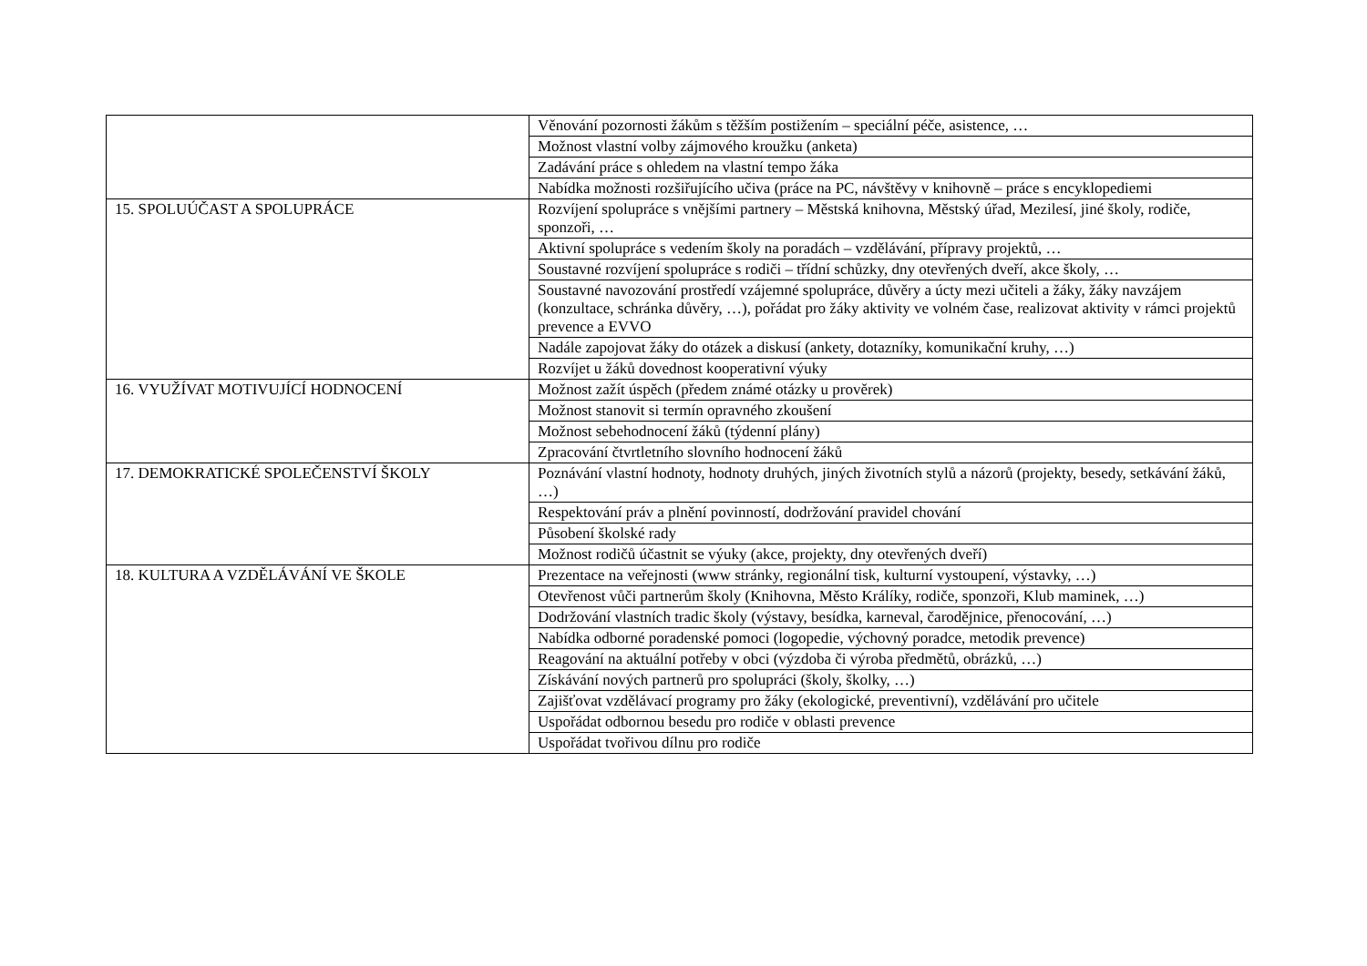| | Věnování pozornosti žákům s těžším postižením – speciální péče, asistence, … |
| | Možnost vlastní volby zájmového kroužku (anketa) |
| | Zadávání práce s ohledem na vlastní tempo žáka |
| | Nabídka možnosti rozšiřujícího učiva (práce na PC, návštěvy v knihovně – práce s encyklopediemi |
| 15. SPOLUÚČAST A SPOLUPRÁCE | Rozvíjení spolupráce s vnějšími partnery – Městská knihovna, Městský úřad, Mezilesí, jiné školy, rodiče, sponzoři, … |
| | Aktivní spolupráce s vedením školy na poradách – vzdělávání, přípravy projektů, … |
| | Soustavné rozvíjení spolupráce s rodiči – třídní schůzky, dny otevřených dveří, akce školy, … |
| | Soustavné navozování prostředí vzájemné spolupráce, důvěry a úcty mezi učiteli a žáky, žáky navzájem (konzultace, schránka důvěry, …), pořádat pro žáky aktivity ve volném čase, realizovat aktivity v rámci projektů prevence a EVVO |
| | Nadále zapojovat žáky do otázek a diskusí (ankety, dotazníky, komunikační kruhy, …) |
| | Rozvíjet u žáků dovednost kooperativní výuky |
| 16. VYUŽÍVAT MOTIVUJÍCÍ HODNOCENÍ | Možnost zažít úspěch (předem známé otázky u prověrek) |
| | Možnost stanovit si termín opravného zkoušení |
| | Možnost sebehodnocení žáků (týdenní plány) |
| | Zpracování čtvrtletního slovního hodnocení žáků |
| 17. DEMOKRATICKÉ SPOLEČENSTVÍ ŠKOLY | Poznávání vlastní hodnoty, hodnoty druhých, jiných životních stylů a názorů (projekty, besedy, setkávání žáků, …) |
| | Respektování práv a plnění povinností, dodržování pravidel chování |
| | Působení školské rady |
| | Možnost rodičů účastnit se výuky (akce, projekty, dny otevřených dveří) |
| 18. KULTURA A VZDĚLÁVÁNÍ VE ŠKOLE | Prezentace na veřejnosti (www stránky, regionální tisk, kulturní vystoupení, výstavky, …) |
| | Otevřenost vůči partnerům školy (Knihovna, Město Králíky, rodiče, sponzoři, Klub maminek, …) |
| | Dodržování vlastních tradic školy (výstavy, besídka, karneval, čarodějnice, přenocování, …) |
| | Nabídka odborné poradenské pomoci (logopedie, výchovný poradce, metodik prevence) |
| | Reagování na aktuální potřeby v obci (výzdoba či výroba předmětů, obrázků, …) |
| | Získávání nových partnerů pro spolupráci (školy, školky, …) |
| | Zajišťovat vzdělávací programy pro žáky (ekologické, preventivní), vzdělávání pro učitele |
| | Uspořádat odbornou besedu pro rodiče v oblasti prevence |
| | Uspořádat tvořivou dílnu pro rodiče |